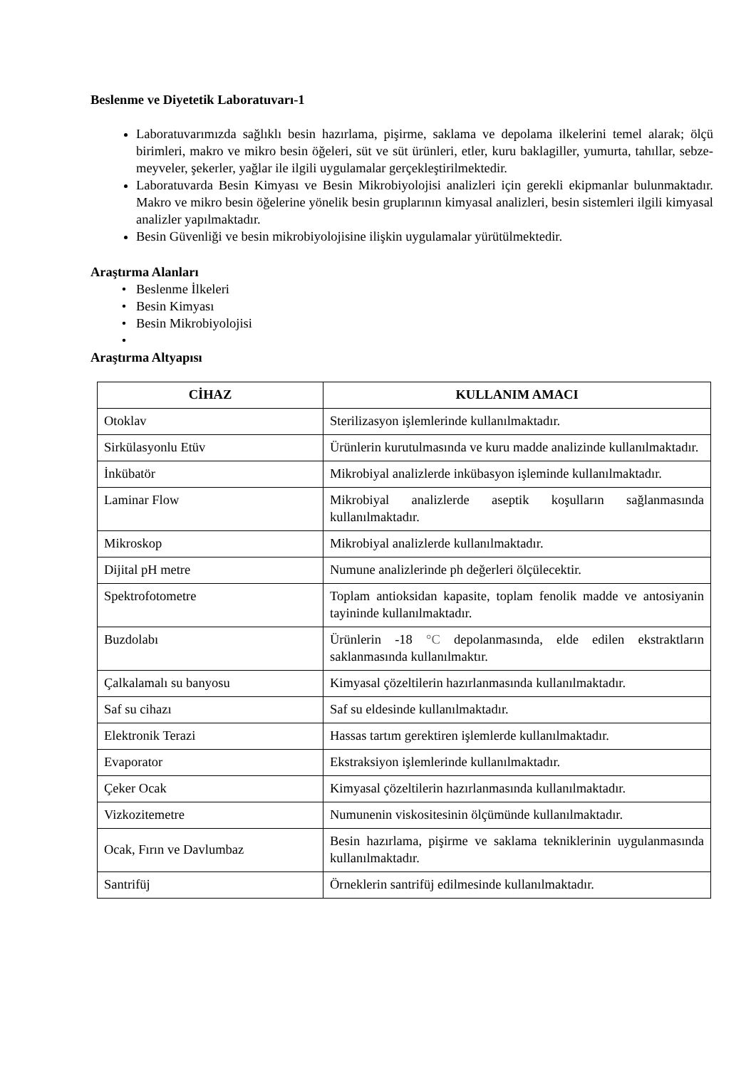Beslenme ve Diyetetik Laboratuvarı-1
Laboratuvarımızda sağlıklı besin hazırlama, pişirme, saklama ve depolama ilkelerini temel alarak; ölçü birimleri, makro ve mikro besin öğeleri, süt ve süt ürünleri, etler, kuru baklagiller, yumurta, tahıllar, sebze-meyveler, şekerler, yağlar ile ilgili uygulamalar gerçekleştirilmektedir.
Laboratuvarda Besin Kimyası ve Besin Mikrobiyolojisi analizleri için gerekli ekipmanlar bulunmaktadır. Makro ve mikro besin öğelerine yönelik besin gruplarının kimyasal analizleri, besin sistemleri ilgili kimyasal analizler yapılmaktadır.
Besin Güvenliği ve besin mikrobiyolojisine ilişkin uygulamalar yürütülmektedir.
Araştırma Alanları
Beslenme İlkeleri
Besin Kimyası
Besin Mikrobiyolojisi
Araştırma Altyapısı
| CİHAZ | KULLANIM AMACI |
| --- | --- |
| Otoklav | Sterilizasyon işlemlerinde kullanılmaktadır. |
| Sirkülasyonlu Etüv | Ürünlerin kurutulmasında ve kuru madde analizinde kullanılmaktadır. |
| İnkübatör | Mikrobiyal analizlerde inkübasyon işleminde kullanılmaktadır. |
| Laminar Flow | Mikrobiyal analizlerde aseptik koşulların sağlanmasında kullanılmaktadır. |
| Mikroskop | Mikrobiyal analizlerde kullanılmaktadır. |
| Dijital pH metre | Numune analizlerinde ph değerleri ölçülecektir. |
| Spektrofotometre | Toplam antioksidan kapasite, toplam fenolik madde ve antosiyanin tayininde kullanılmaktadır. |
| Buzdolabı | Ürünlerin -18 °C depolanmasında, elde edilen ekstraktların saklanmasında kullanılmaktır. |
| Çalkalamalı su banyosu | Kimyasal çözeltilerin hazırlanmasında kullanılmaktadır. |
| Saf su cihazı | Saf su eldesinde kullanılmaktadır. |
| Elektronik Terazi | Hassas tartım gerektiren işlemlerde kullanılmaktadır. |
| Evaporator | Ekstraksiyon işlemlerinde kullanılmaktadır. |
| Çeker Ocak | Kimyasal çözeltilerin hazırlanmasında kullanılmaktadır. |
| Vizkozitemetre | Numunenin viskositesinin ölçümünde kullanılmaktadır. |
| Ocak, Fırın ve Davlumbaz | Besin hazırlama, pişirme ve saklama tekniklerinin uygulanmasında kullanılmaktadır. |
| Santrifüj | Örneklerin santrifüj edilmesinde kullanılmaktadır. |